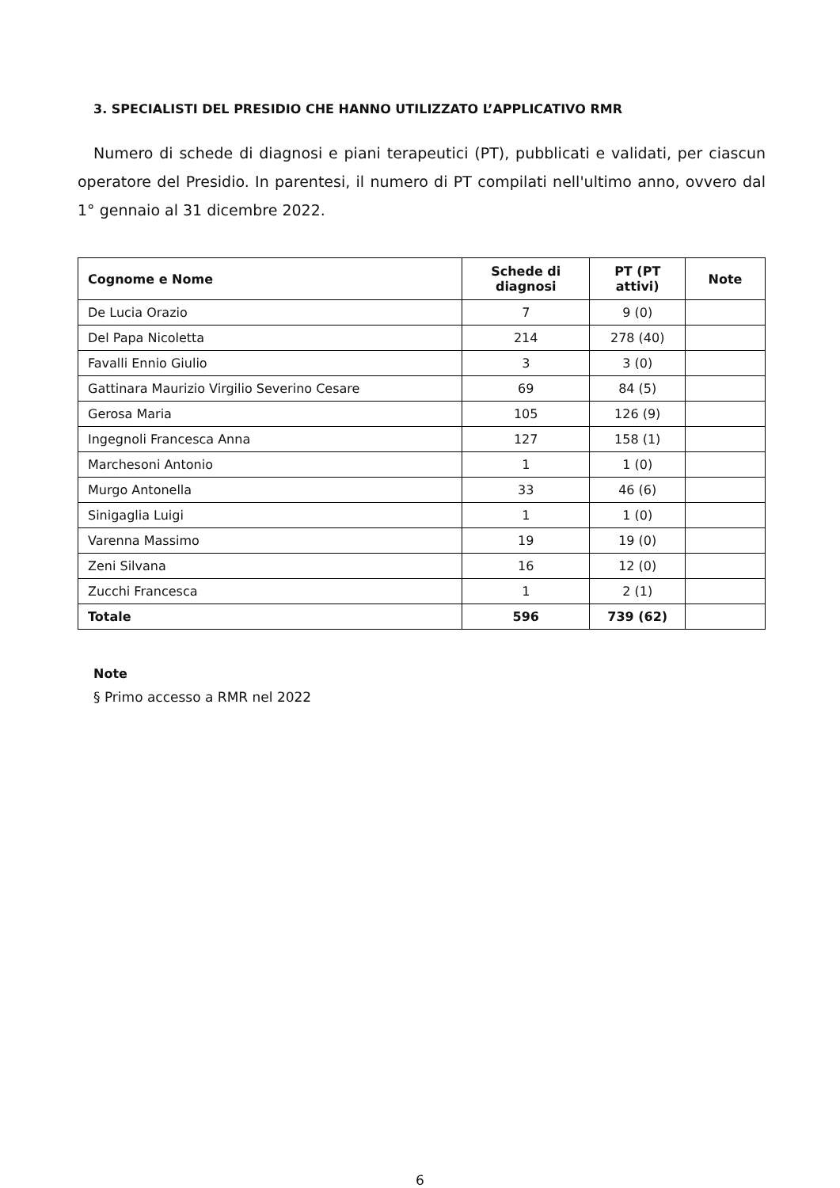3. SPECIALISTI DEL PRESIDIO CHE HANNO UTILIZZATO L’APPLICATIVO RMR
Numero di schede di diagnosi e piani terapeutici (PT), pubblicati e validati, per ciascun operatore del Presidio. In parentesi, il numero di PT compilati nell'ultimo anno, ovvero dal 1° gennaio al 31 dicembre 2022.
| Cognome e Nome | Schede di diagnosi | PT (PT attivi) | Note |
| --- | --- | --- | --- |
| De Lucia Orazio | 7 | 9 (0) | |
| Del Papa Nicoletta | 214 | 278 (40) | |
| Favalli Ennio Giulio | 3 | 3 (0) | |
| Gattinara Maurizio Virgilio Severino Cesare | 69 | 84 (5) | |
| Gerosa Maria | 105 | 126 (9) | |
| Ingegnoli Francesca Anna | 127 | 158 (1) | |
| Marchesoni Antonio | 1 | 1 (0) | |
| Murgo Antonella | 33 | 46 (6) | |
| Sinigaglia Luigi | 1 | 1 (0) | |
| Varenna Massimo | 19 | 19 (0) | |
| Zeni Silvana | 16 | 12 (0) | |
| Zucchi Francesca | 1 | 2 (1) | |
| Totale | 596 | 739 (62) | |
Note
§ Primo accesso a RMR nel 2022
6